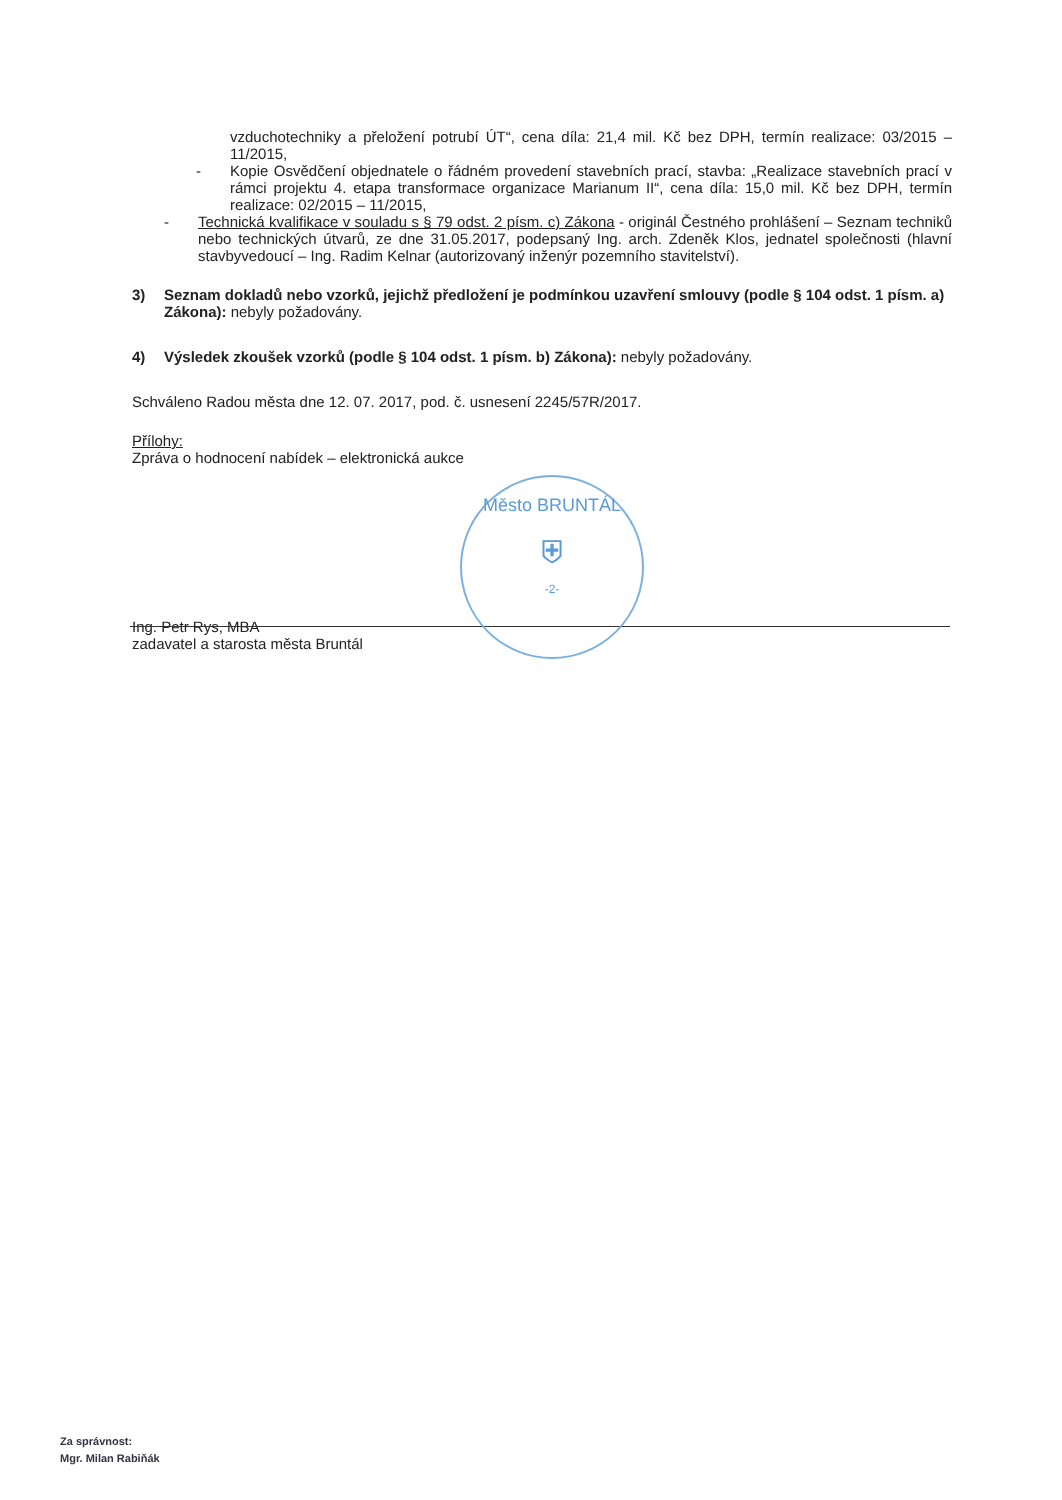vzduchotechniky a přeložení potrubí ÚT“, cena díla: 21,4 mil. Kč bez DPH, termín realizace: 03/2015 – 11/2015,
- Kopie Osvědčení objednatele o řádném provedení stavebních prací, stavba: „Realizace stavebních prací v rámci projektu 4. etapa transformace organizace Marianum II“, cena díla: 15,0 mil. Kč bez DPH, termín realizace: 02/2015 – 11/2015,
- Technická kvalifikace v souladu s § 79 odst. 2 písm. c) Zákona - originál Čestného prohlášení – Seznam techniků nebo technických útvarů, ze dne 31.05.2017, podepsaný Ing. arch. Zdeněk Klos, jednatel společnosti (hlavní stavbyvedoucí – Ing. Radim Kelnar (autorizovaný inženýr pozemního stavitelství).
3) Seznam dokladů nebo vzorků, jejichž předložení je podmínkou uzavření smlouvy (podle § 104 odst. 1 písm. a) Zákona): nebyly požadovány.
4) Výsledek zkoušek vzorků (podle § 104 odst. 1 písm. b) Zákona): nebyly požadovány.
Schváleno Radou města dne 12. 07. 2017, pod. č. usnesení 2245/57R/2017.
Přílohy:
Zpráva o hodnocení nabídek – elektronická aukce
Ing. Petr Rys, MBA
zadavatel a starosta města Bruntál
Město BRUNTÁL
⛨
-2-
Za správnost:
Mgr. Milan Rabiňák